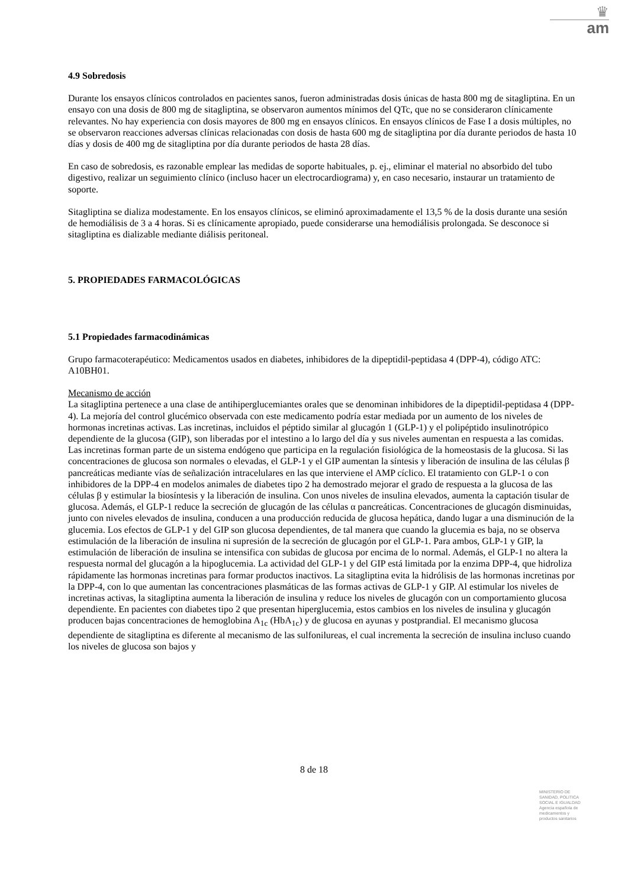♛
am
4.9 Sobredosis
Durante los ensayos clínicos controlados en pacientes sanos, fueron administradas dosis únicas de hasta 800 mg de sitagliptina. En un ensayo con una dosis de 800 mg de sitagliptina, se observaron aumentos mínimos del QTc, que no se consideraron clínicamente relevantes. No hay experiencia con dosis mayores de 800 mg en ensayos clínicos. En ensayos clínicos de Fase I a dosis múltiples, no se observaron reacciones adversas clínicas relacionadas con dosis de hasta 600 mg de sitagliptina por día durante periodos de hasta 10 días y dosis de 400 mg de sitagliptina por día durante periodos de hasta 28 días.
En caso de sobredosis, es razonable emplear las medidas de soporte habituales, p. ej., eliminar el material no absorbido del tubo digestivo, realizar un seguimiento clínico (incluso hacer un electrocardiograma) y, en caso necesario, instaurar un tratamiento de soporte.
Sitagliptina se dializa modestamente. En los ensayos clínicos, se eliminó aproximadamente el 13,5 % de la dosis durante una sesión de hemodiálisis de 3 a 4 horas. Si es clínicamente apropiado, puede considerarse una hemodiálisis prolongada. Se desconoce si sitagliptina es dializable mediante diálisis peritoneal.
5. PROPIEDADES FARMACOLÓGICAS
5.1 Propiedades farmacodinámicas
Grupo farmacoterapéutico: Medicamentos usados en diabetes, inhibidores de la dipeptidil-peptidasa 4 (DPP-4), código ATC: A10BH01.
Mecanismo de acción
La sitagliptina pertenece a una clase de antihiperglucemiantes orales que se denominan inhibidores de la dipeptidil-peptidasa 4 (DPP-4). La mejoría del control glucémico observada con este medicamento podría estar mediada por un aumento de los niveles de hormonas incretinas activas. Las incretinas, incluidos el péptido similar al glucagón 1 (GLP-1) y el polipéptido insulinotrópico dependiente de la glucosa (GIP), son liberadas por el intestino a lo largo del día y sus niveles aumentan en respuesta a las comidas. Las incretinas forman parte de un sistema endógeno que participa en la regulación fisiológica de la homeostasis de la glucosa. Si las concentraciones de glucosa son normales o elevadas, el GLP-1 y el GIP aumentan la síntesis y liberación de insulina de las células β pancreáticas mediante vías de señalización intracelulares en las que interviene el AMP cíclico. El tratamiento con GLP-1 o con inhibidores de la DPP-4 en modelos animales de diabetes tipo 2 ha demostrado mejorar el grado de respuesta a la glucosa de las células β y estimular la biosíntesis y la liberación de insulina. Con unos niveles de insulina elevados, aumenta la captación tisular de glucosa. Además, el GLP-1 reduce la secreción de glucagón de las células α pancreáticas. Concentraciones de glucagón disminuidas, junto con niveles elevados de insulina, conducen a una producción reducida de glucosa hepática, dando lugar a una disminución de la glucemia. Los efectos de GLP-1 y del GIP son glucosa dependientes, de tal manera que cuando la glucemia es baja, no se observa estimulación de la liberación de insulina ni supresión de la secreción de glucagón por el GLP-1. Para ambos, GLP-1 y GIP, la estimulación de liberación de insulina se intensifica con subidas de glucosa por encima de lo normal. Además, el GLP-1 no altera la respuesta normal del glucagón a la hipoglucemia. La actividad del GLP-1 y del GIP está limitada por la enzima DPP-4, que hidroliza rápidamente las hormonas incretinas para formar productos inactivos. La sitagliptina evita la hidrólisis de las hormonas incretinas por la DPP-4, con lo que aumentan las concentraciones plasmáticas de las formas activas de GLP-1 y GIP. Al estimular los niveles de incretinas activas, la sitagliptina aumenta la liberación de insulina y reduce los niveles de glucagón con un comportamiento glucosa dependiente. En pacientes con diabetes tipo 2 que presentan hiperglucemia, estos cambios en los niveles de insulina y glucagón producen bajas concentraciones de hemoglobina A<sub>1c</sub> (HbA<sub>1c</sub>) y de glucosa en ayunas y postprandial. El mecanismo glucosa dependiente de sitagliptina es diferente al mecanismo de las sulfonilureas, el cual incrementa la secreción de insulina incluso cuando los niveles de glucosa son bajos y
8 de 18
MINISTERIO DE
SANIDAD, POLITICA
SOCIAL E IGUALDAD
Agencia española de
medicamentos y
productos sanitarios